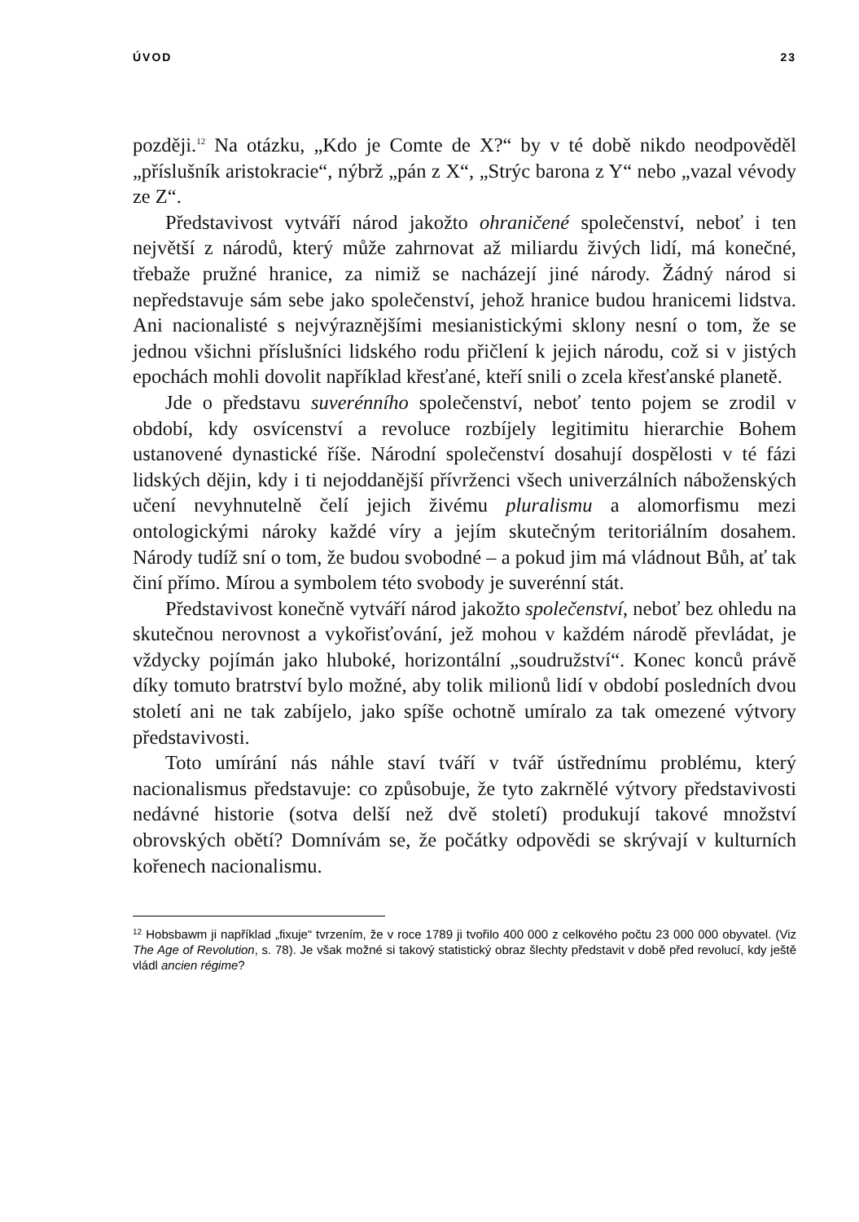ÚVOD 23
později.<sup>12</sup> Na otázku, „Kdo je Comte de X?“ by v té době nikdo neodpověděl „příslušník aristokracie“, nýbrž „pán z X“, „Strýc barona z Y“ nebo „vazal vévody ze Z“.
Představivost vytváří národ jakožto ohraničené společenství, neboť i ten největší z národů, který může zahrnovat až miliardu živých lidí, má konečné, třebaže pružné hranice, za nimiž se nacházejí jiné národy. Žádný národ si nepředstavuje sám sebe jako společenství, jehož hranice budou hranicemi lidstva. Ani nacionalisté s nejvýraznějšími mesianistickými sklony nesní o tom, že se jednou všichni příslušníci lidského rodu přičlení k jejich národu, což si v jistých epochách mohli dovolit například křesťané, kteří snili o zcela křesťanské planetě.
Jde o představu suverénního společenství, neboť tento pojem se zrodil v období, kdy osvícenství a revoluce rozbíjely legitimitu hierarchie Bohem ustanovené dynastické říše. Národní společenství dosahují dospělosti v té fázi lidských dějin, kdy i ti nejoddanější přívrženci všech univerzálních náboženských učení nevyhnutelně čelí jejich živému pluralismu a alomorfismu mezi ontologickými nároky každé víry a jejím skutečným teritoriálním dosahem. Národy tudíž sní o tom, že budou svobodné – a pokud jim má vládnout Bůh, ať tak činí přímo. Mírou a symbolem této svobody je suverénní stát.
Představivost konečně vytváří národ jakožto společenství, neboť bez ohledu na skutečnou nerovnost a vykořisťování, jež mohou v každém národě převládat, je vždycky pojímán jako hluboké, horizontální „soudružství“. Konec konců právě díky tomuto bratrství bylo možné, aby tolik milionů lidí v období posledních dvou století ani ne tak zabíjelo, jako spíše ochotně umíralo za tak omezené výtvory představivosti.
Toto umírání nás náhle staví tváří v tvář ústřednímu problému, který nacionalismus představuje: co způsobuje, že tyto zakrnělé výtvory představivosti nedávné historie (sotva delší než dvě století) produkují takové množství obrovských obětí? Domnívám se, že počátky odpovědi se skrývají v kulturních kořenech nacionalismu.
<sup>12</sup> Hobsbawm ji například „fixuje“ tvrzením, že v roce 1789 ji tvořilo 400 000 z celkového počtu 23 000 000 obyvatel. (Viz The Age of Revolution, s. 78). Je však možné si takový statistický obraz šlechty představit v době před revolucí, kdy ještě vládl ancien régime?